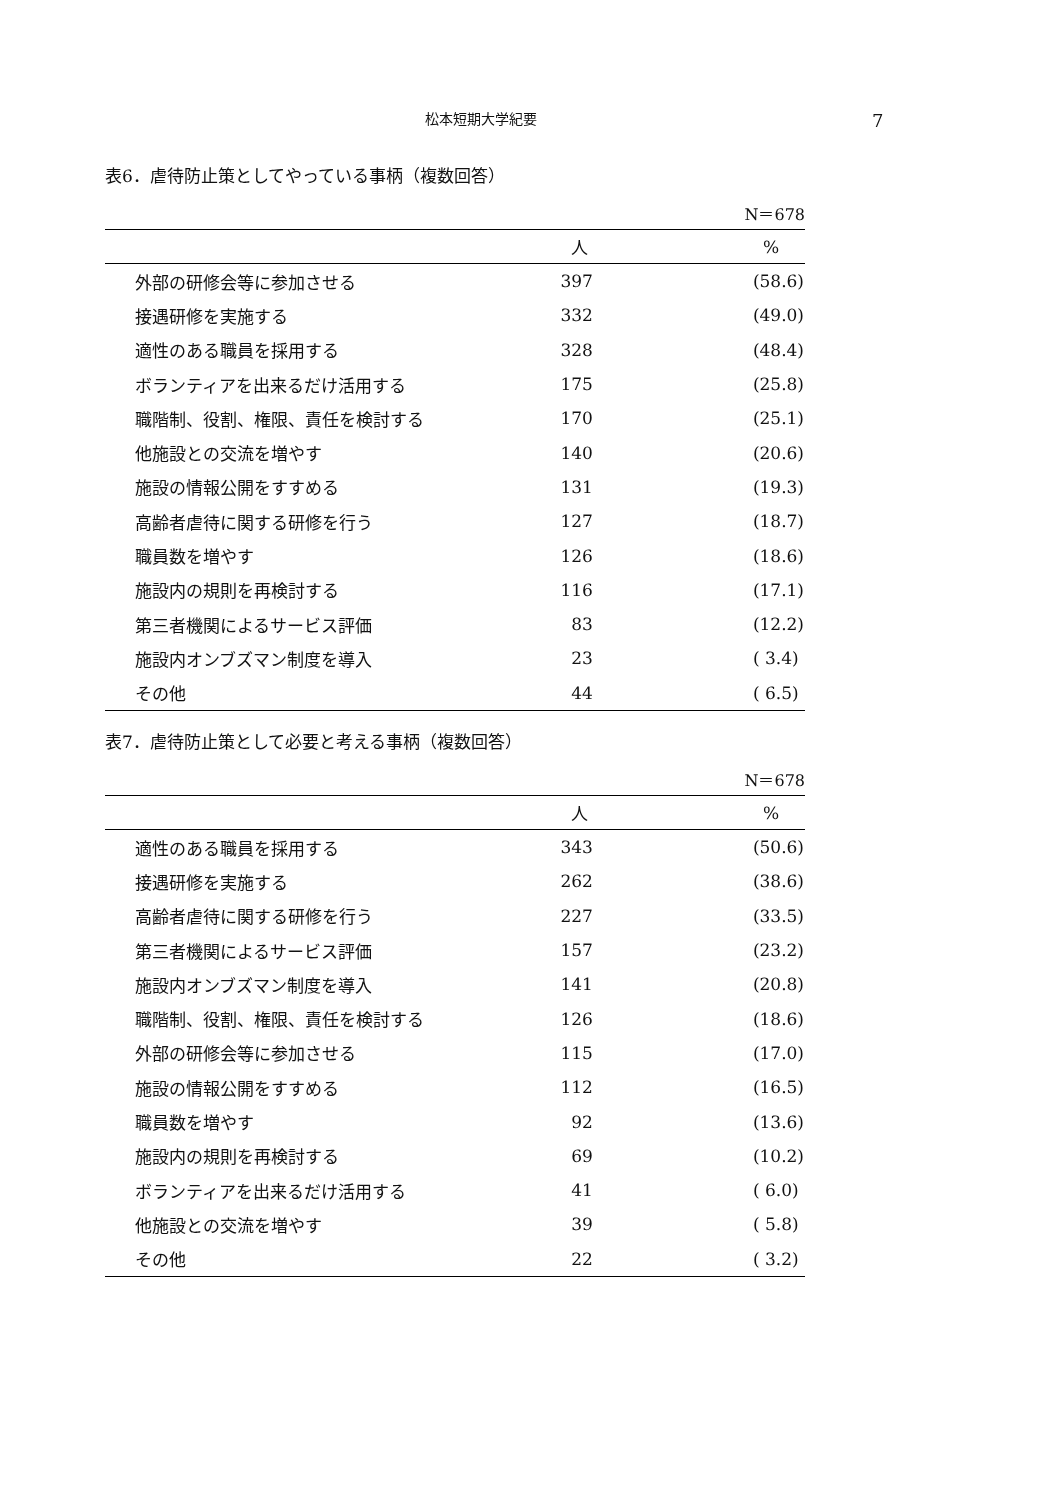松本短期大学紀要 7
表6．虐待防止策としてやっている事柄（複数回答）
N＝678
| | 人 | % |
| --- | --- | --- |
| 外部の研修会等に参加させる | 397 | (58.6) |
| 接遇研修を実施する | 332 | (49.0) |
| 適性のある職員を採用する | 328 | (48.4) |
| ボランティアを出来るだけ活用する | 175 | (25.8) |
| 職階制、役割、権限、責任を検討する | 170 | (25.1) |
| 他施設との交流を増やす | 140 | (20.6) |
| 施設の情報公開をすすめる | 131 | (19.3) |
| 高齢者虐待に関する研修を行う | 127 | (18.7) |
| 職員数を増やす | 126 | (18.6) |
| 施設内の規則を再検討する | 116 | (17.1) |
| 第三者機関によるサービス評価 | 83 | (12.2) |
| 施設内オンブズマン制度を導入 | 23 | ( 3.4) |
| その他 | 44 | ( 6.5) |
表7．虐待防止策として必要と考える事柄（複数回答）
N＝678
| | 人 | % |
| --- | --- | --- |
| 適性のある職員を採用する | 343 | (50.6) |
| 接遇研修を実施する | 262 | (38.6) |
| 高齢者虐待に関する研修を行う | 227 | (33.5) |
| 第三者機関によるサービス評価 | 157 | (23.2) |
| 施設内オンブズマン制度を導入 | 141 | (20.8) |
| 職階制、役割、権限、責任を検討する | 126 | (18.6) |
| 外部の研修会等に参加させる | 115 | (17.0) |
| 施設の情報公開をすすめる | 112 | (16.5) |
| 職員数を増やす | 92 | (13.6) |
| 施設内の規則を再検討する | 69 | (10.2) |
| ボランティアを出来るだけ活用する | 41 | ( 6.0) |
| 他施設との交流を増やす | 39 | ( 5.8) |
| その他 | 22 | ( 3.2) |